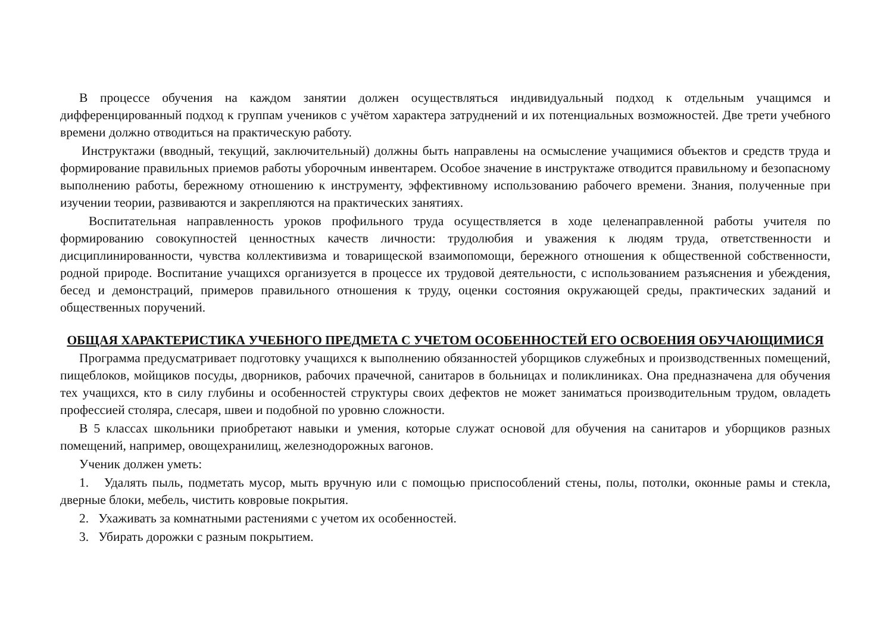В процессе обучения на каждом занятии должен осуществляться индивидуальный подход к отдельным учащимся и дифференцированный подход к группам учеников с учётом характера затруднений и их потенциальных возможностей. Две трети учебного времени должно отводиться на практическую работу.
Инструктажи (вводный, текущий, заключительный) должны быть направлены на осмысление учащимися объектов и средств труда и формирование правильных приемов работы уборочным инвентарем. Особое значение в инструктаже отводится правильному и безопасному выполнению работы, бережному отношению к инструменту, эффективному использованию рабочего времени. Знания, полученные при изучении теории, развиваются и закрепляются на практических занятиях.
Воспитательная направленность уроков профильного труда осуществляется в ходе целенаправленной работы учителя по формированию совокупностей ценностных качеств личности: трудолюбия и уважения к людям труда, ответственности и дисциплинированности, чувства коллективизма и товарищеской взаимопомощи, бережного отношения к общественной собственности, родной природе. Воспитание учащихся организуется в процессе их трудовой деятельности, с использованием разъяснения и убеждения, бесед и демонстраций, примеров правильного отношения к труду, оценки состояния окружающей среды, практических заданий и общественных поручений.
ОБЩАЯ ХАРАКТЕРИСТИКА УЧЕБНОГО ПРЕДМЕТА С УЧЕТОМ ОСОБЕННОСТЕЙ ЕГО ОСВОЕНИЯ ОБУЧАЮЩИМИСЯ
Программа предусматривает подготовку учащихся к выполнению обязанностей уборщиков служебных и производственных помещений, пищеблоков, мойщиков посуды, дворников, рабочих прачечной, санитаров в больницах и поликлиниках. Она предназначена для обучения тех учащихся, кто в силу глубины и особенностей структуры своих дефектов не может заниматься производительным трудом, овладеть профессией столяра, слесаря, швеи и подобной по уровню сложности.
В 5 классах школьники приобретают навыки и умения, которые служат основой для обучения на санитаров и уборщиков разных помещений, например, овощехранилищ, железнодорожных вагонов.
Ученик должен уметь:
1. Удалять пыль, подметать мусор, мыть вручную или с помощью приспособлений стены, полы, потолки, оконные рамы и стекла, дверные блоки, мебель, чистить ковровые покрытия.
2. Ухаживать за комнатными растениями с учетом их особенностей.
3. Убирать дорожки с разным покрытием.